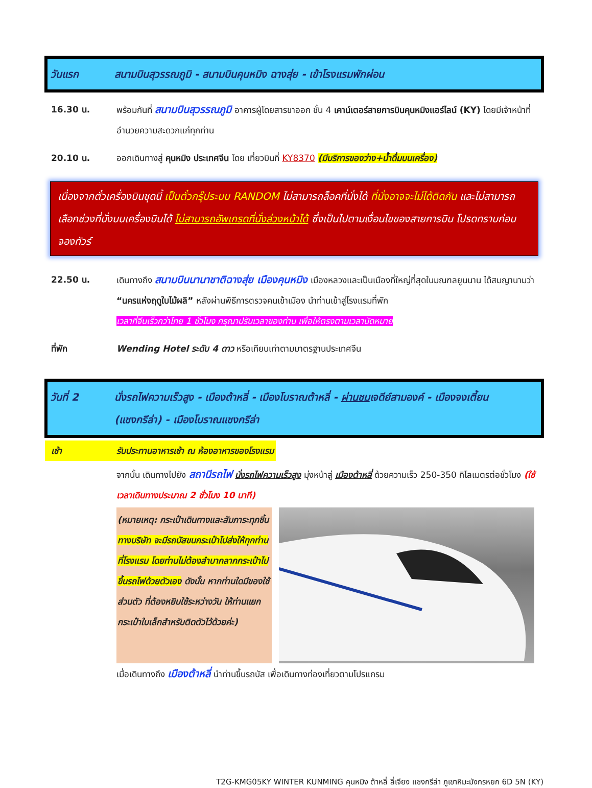วันแรก สนามบินสุวรรณภูมิ - สนามบินคุนหมิง ฉางสุ่ย - เข้าโรงแรมพักผ่อน
16.30 น. พร้อมกันที่ สนามบินสุวรรณภูมิ อาคารผู้โดยสารขาออก ชั้น 4 เคาน์เตอร์สายการบินคุนหมิงแอร์ไลน์ (KY) โดยมีเจ้าหน้าที่อำนวยความสะดวกแก่ทุกท่าน
20.10 น. ออกเดินทางสู่ คุนหมิง ประเทศจีน โดย เที่ยวบินที่ KY8370 (มีบริการของว่าง+น้ำดื่มบนเครื่อง)
เนื่องจากตั๋วเครื่องบินชุดนี้ เป็นตั๋วกรุ๊ประบบ RANDOM ไม่สามารถล็อคที่นั่งได้ ที่นั่งอาจจะไม่ได้ติดกัน และไม่สามารถเลือกช่วงที่นั่งบนเครื่องบินได้ ไม่สามารถอัพเกรดที่นั่งล่วงหน้าได้ ซึ่งเป็นไปตามเงื่อนไขของสายการบิน โปรดทราบก่อนจองทัวร์
22.50 น. เดินทางถึง สนามบินนานาชาติฉางสุ่ย เมืองคุนหมิง เมืองหลวงและเป็นเมืองที่ใหญ่ที่สุดในมณฑลยูนนาน ได้สมญานามว่า “นครแห่งฤดูใบไม้ผลิ” หลังผ่านพิธีการตรวจคนเข้าเมือง นำท่านเข้าสู่โรงแรมที่พัก
เวลาที่จีนเร็วกว่าไทย 1 ชั่วโมง กรุณาปรับเวลาของท่าน เพื่อให้ตรงตามเวลานัดหมาย
ที่พัก Wending Hotel ระดับ 4 ดาว หรือเทียบเท่าตามมาตรฐานประเทศจีน
วันที่ 2 นั่งรถไฟความเร็วสูง - เมืองต้าหลี่ - เมืองโบราณต้าหลี่ - ผ่านชมเจดีย์สามองค์ - เมืองจงเตี้ยน (แชงกรีล่า) - เมืองโบราณแชงกรีล่า
เช้า รับประทานอาหารเช้า ณ ห้องอาหารของโรงแรม
จากนั้น เดินทางไปยัง สถานีรถไฟ นั่งรถไฟความเร็วสูง มุ่งหน้าสู่ เมืองต้าหลี่ ด้วยความเร็ว 250-350 กิโลเมตรต่อชั่วโมง (ใช้เวลาเดินทางประมาณ 2 ชั่วโมง 10 นาที)
(หมายเหตุ: กระเป๋าเดินทางและสัมภาระทุกชิ้น ทางบริษัท จะมีรถบัสขนกระเป๋าไปส่งให้ทุกท่านที่โรงแรม โดยท่านไม่ต้องลำบากลากกระเป๋าไปขึ้นรถไฟด้วยตัวเอง ดังนั้น หากท่านใดมีของใช้ส่วนตัว ที่ต้องหยิบใช้ระหว่างวัน ให้ท่านแยกกระเป๋าใบเล็กสำหรับติดตัวไว้ด้วยค่ะ)
เมื่อเดินทางถึง เมืองต้าหลี่ นำท่านขึ้นรถบัส เพื่อเดินทางท่องเที่ยวตามโปรแกรม
T2G-KMG05KY WINTER KUNMING คุนหมิง ต้าหลี่ ลี่เจียง แชงกรีล่า ภูเขาหิมะมังกรหยก 6D 5N (KY)